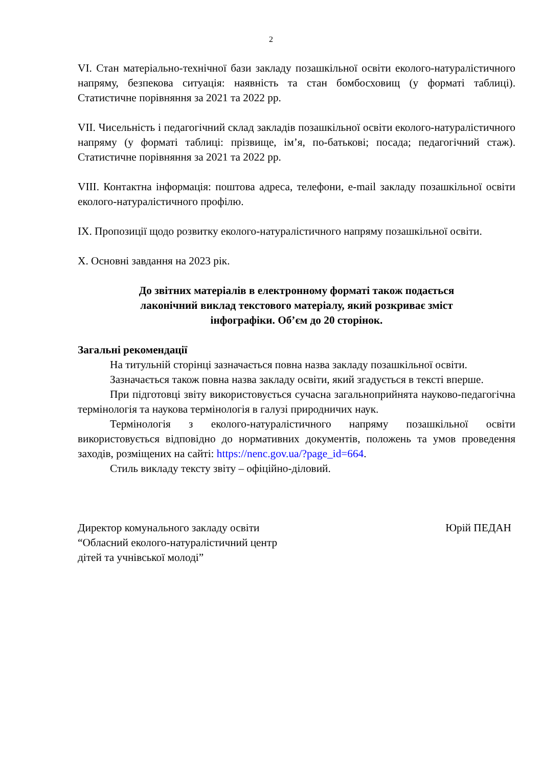2
VI. Стан матеріально-технічної бази закладу позашкільної освіти еколого-натуралістичного напряму, безпекова ситуація: наявність та стан бомбосховищ (у форматі таблиці). Статистичне порівняння за 2021 та 2022 рр.
VII. Чисельність і педагогічний склад закладів позашкільної освіти еколого-натуралістичного напряму (у форматі таблиці: прізвище, ім’я, по-батькові; посада; педагогічний стаж). Статистичне порівняння за 2021 та 2022 рр.
VIII. Контактна інформація: поштова адреса, телефони, e-mail закладу позашкільної освіти еколого-натуралістичного профілю.
IX. Пропозиції щодо розвитку еколого-натуралістичного напряму позашкільної освіти.
X. Основні завдання на 2023 рік.
До звітних матеріалів в електронному форматі також подається
лаконічний виклад текстового матеріалу, який розкриває зміст
інфографіки. Об’єм до 20 сторінок.
Загальні рекомендації
На титульній сторінці зазначається повна назва закладу позашкільної освіти.
Зазначається також повна назва закладу освіти, який згадується в тексті вперше.
При підготовці звіту використовується сучасна загальноприйнята науково-педагогічна термінологія та наукова термінологія в галузі природничих наук.
Термінологія з еколого-натуралістичного напряму позашкільної освіти використовується відповідно до нормативних документів, положень та умов проведення заходів, розміщених на сайті: https://nenc.gov.ua/?page_id=664.
Стиль викладу тексту звіту – офіційно-діловий.
Директор комунального закладу освіти
“Обласний еколого-натуралістичний центр
дітей та учнівської молоді”
Юрій ПЕДАН